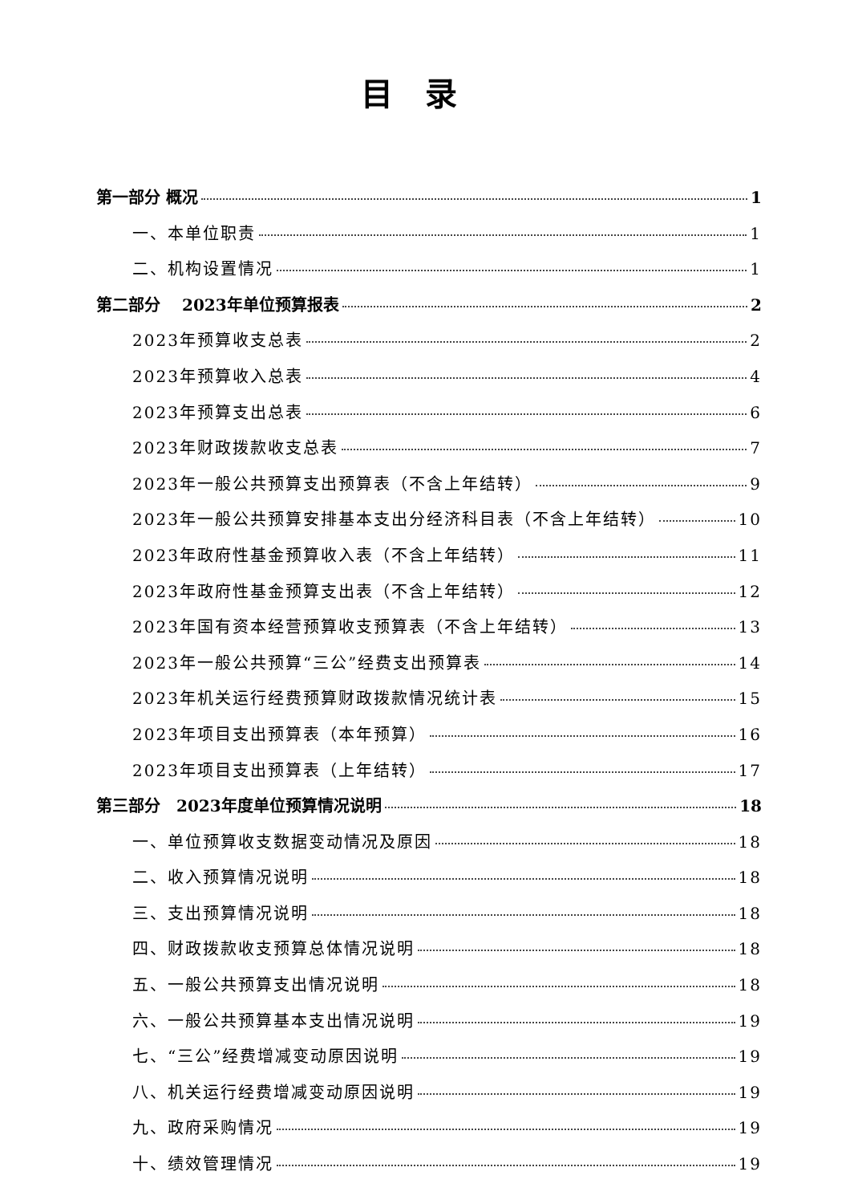目录
第一部分 概况 1
一、本单位职责 1
二、机构设置情况 1
第二部分　 2023年单位预算报表 2
2023年预算收支总表 2
2023年预算收入总表 4
2023年预算支出总表 6
2023年财政拨款收支总表 7
2023年一般公共预算支出预算表（不含上年结转） 9
2023年一般公共预算安排基本支出分经济科目表（不含上年结转） 10
2023年政府性基金预算收入表（不含上年结转） 11
2023年政府性基金预算支出表（不含上年结转） 12
2023年国有资本经营预算收支预算表（不含上年结转） 13
2023年一般公共预算“三公”经费支出预算表 14
2023年机关运行经费预算财政拨款情况统计表 15
2023年项目支出预算表（本年预算） 16
2023年项目支出预算表（上年结转） 17
第三部分　2023年度单位预算情况说明 18
一、单位预算收支数据变动情况及原因 18
二、收入预算情况说明 18
三、支出预算情况说明 18
四、财政拨款收支预算总体情况说明 18
五、一般公共预算支出情况说明 18
六、一般公共预算基本支出情况说明 19
七、“三公”经费增减变动原因说明 19
八、机关运行经费增减变动原因说明 19
九、政府采购情况 19
十、绩效管理情况 19